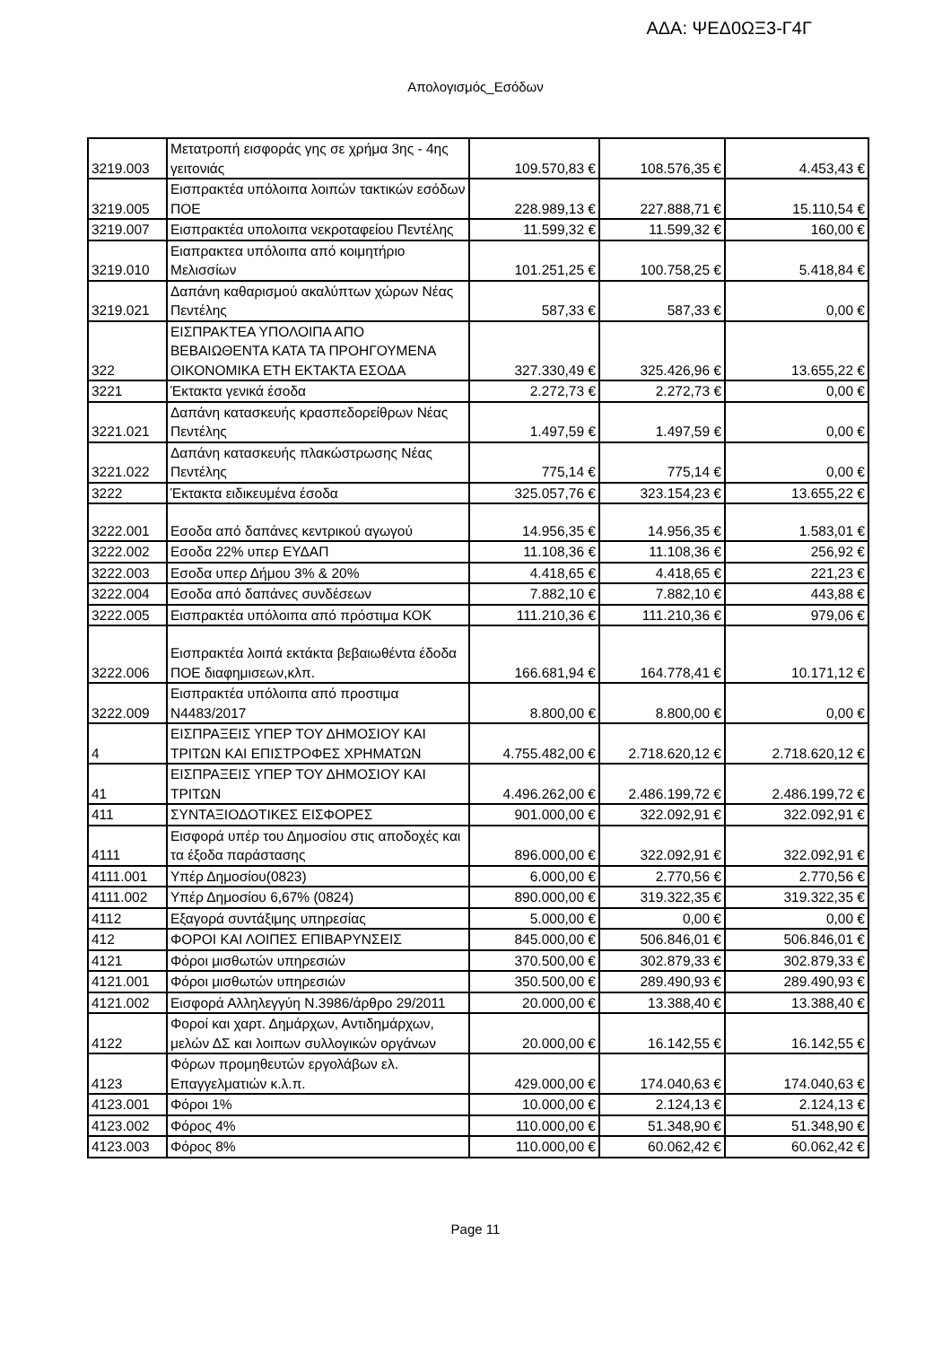ΑΔΑ: ΨΕΔ0ΩΞ3-Γ4Γ
Απολογισμός_Εσόδων
| 3219.003 | Μετατροπή εισφοράς γης σε χρήμα 3ης - 4ης γειτονιάς | 109.570,83 € | 108.576,35 € | 4.453,43 € |
| 3219.005 | Εισπρακτέα υπόλοιπα λοιπών τακτικών εσόδων ΠΟΕ | 228.989,13 € | 227.888,71 € | 15.110,54 € |
| 3219.007 | Εισπρακτέα υπολοιπα νεκροταφείου Πεντέλης | 11.599,32 € | 11.599,32 € | 160,00 € |
| 3219.010 | Ειαπρακτεα υπόλοιπα από κοιμητήριο Μελισσίων | 101.251,25 € | 100.758,25 € | 5.418,84 € |
| 3219.021 | Δαπάνη καθαρισμού ακαλύπτων χώρων Νέας Πεντέλης | 587,33 € | 587,33 € | 0,00 € |
| 322 | ΕΙΣΠΡΑΚΤΕΑ ΥΠΟΛΟΙΠΑ ΑΠΟ ΒΕΒΑΙΩΘΕΝΤΑ ΚΑΤΑ ΤΑ ΠΡΟΗΓΟΥΜΕΝΑ ΟΙΚΟΝΟΜΙΚΑ ΕΤΗ ΕΚΤΑΚΤΑ ΕΣΟΔΑ | 327.330,49 € | 325.426,96 € | 13.655,22 € |
| 3221 | Έκτακτα γενικά έσοδα | 2.272,73 € | 2.272,73 € | 0,00 € |
| 3221.021 | Δαπάνη κατασκευής κρασπεδορείθρων Νέας Πεντέλης | 1.497,59 € | 1.497,59 € | 0,00 € |
| 3221.022 | Δαπάνη κατασκευής πλακώστρωσης Νέας Πεντέλης | 775,14 € | 775,14 € | 0,00 € |
| 3222 | Έκτακτα ειδικευμένα έσοδα | 325.057,76 € | 323.154,23 € | 13.655,22 € |
| 3222.001 | Εσοδα από δαπάνες κεντρικού αγωγού | 14.956,35 € | 14.956,35 € | 1.583,01 € |
| 3222.002 | Εσοδα 22% υπερ ΕΥΔΑΠ | 11.108,36 € | 11.108,36 € | 256,92 € |
| 3222.003 | Εσοδα υπερ Δήμου 3% & 20% | 4.418,65 € | 4.418,65 € | 221,23 € |
| 3222.004 | Εσοδα από δαπάνες συνδέσεων | 7.882,10 € | 7.882,10 € | 443,88 € |
| 3222.005 | Εισπρακτέα υπόλοιπα από πρόστιμα ΚΟΚ | 111.210,36 € | 111.210,36 € | 979,06 € |
| 3222.006 | Εισπρακτέα λοιπά εκτάκτα βεβαιωθέντα έδοδα ΠΟΕ διαφημισεων,κλπ. | 166.681,94 € | 164.778,41 € | 10.171,12 € |
| 3222.009 | Εισπρακτέα υπόλοιπα από προστιμα Ν4483/2017 | 8.800,00 € | 8.800,00 € | 0,00 € |
| 4 | ΕΙΣΠΡΑΞΕΙΣ ΥΠΕΡ ΤΟΥ ΔΗΜΟΣΙΟΥ ΚΑΙ ΤΡΙΤΩΝ ΚΑΙ ΕΠΙΣΤΡΟΦΕΣ ΧΡΗΜΑΤΩΝ | 4.755.482,00 € | 2.718.620,12 € | 2.718.620,12 € |
| 41 | ΕΙΣΠΡΑΞΕΙΣ ΥΠΕΡ ΤΟΥ ΔΗΜΟΣΙΟΥ ΚΑΙ ΤΡΙΤΩΝ | 4.496.262,00 € | 2.486.199,72 € | 2.486.199,72 € |
| 411 | ΣΥΝΤΑΞΙΟΔΟΤΙΚΕΣ ΕΙΣΦΟΡΕΣ | 901.000,00 € | 322.092,91 € | 322.092,91 € |
| 4111 | Εισφορά υπέρ του Δημοσίου στις αποδοχές και τα έξοδα παράστασης | 896.000,00 € | 322.092,91 € | 322.092,91 € |
| 4111.001 | Υπέρ Δημοσίου(0823) | 6.000,00 € | 2.770,56 € | 2.770,56 € |
| 4111.002 | Υπέρ Δημοσίου 6,67% (0824) | 890.000,00 € | 319.322,35 € | 319.322,35 € |
| 4112 | Εξαγορά συντάξιμης υπηρεσίας | 5.000,00 € | 0,00 € | 0,00 € |
| 412 | ΦΟΡΟΙ ΚΑΙ ΛΟΙΠΕΣ ΕΠΙΒΑΡΥΝΣΕΙΣ | 845.000,00 € | 506.846,01 € | 506.846,01 € |
| 4121 | Φόροι μισθωτών υπηρεσιών | 370.500,00 € | 302.879,33 € | 302.879,33 € |
| 4121.001 | Φόροι μισθωτών υπηρεσιών | 350.500,00 € | 289.490,93 € | 289.490,93 € |
| 4121.002 | Εισφορά Αλληλεγγύη Ν.3986/άρθρο 29/2011 | 20.000,00 € | 13.388,40 € | 13.388,40 € |
| 4122 | Φοροί και χαρτ. Δημάρχων, Αντιδημάρχων, μελών ΔΣ και λοιπων συλλογικών οργάνων | 20.000,00 € | 16.142,55 € | 16.142,55 € |
| 4123 | Φόρων προμηθευτών εργολάβων ελ. Επαγγελματιών κ.λ.π. | 429.000,00 € | 174.040,63 € | 174.040,63 € |
| 4123.001 | Φόροι 1% | 10.000,00 € | 2.124,13 € | 2.124,13 € |
| 4123.002 | Φόρος 4% | 110.000,00 € | 51.348,90 € | 51.348,90 € |
| 4123.003 | Φόρος 8% | 110.000,00 € | 60.062,42 € | 60.062,42 € |
Page 11